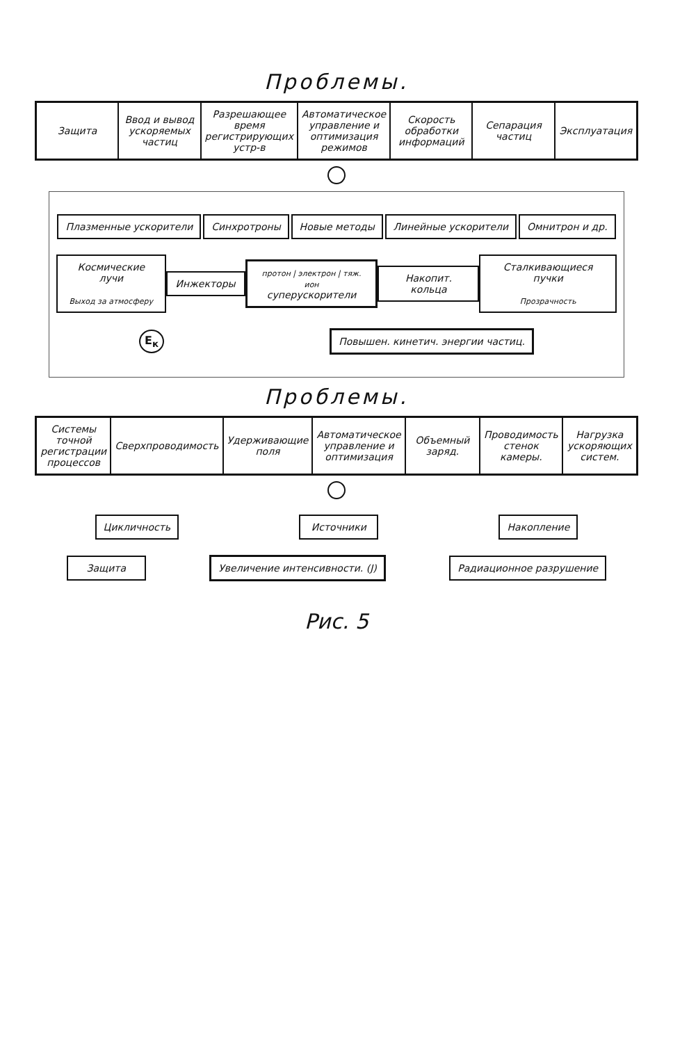Проблемы.
Защита Ввод и вывод ускоряемых частиц Разрешающее время регистрирующих устр-в
Автоматическое управление и оптимизация режимов
Скорость обработки информаций Сепарация частиц Эксплуатация
Плазменные ускорители Синхротроны Новые методы Линейные ускорители Омнитрон и др.
Космические лучи
Выход за атмосферу
Инжекторы
протон | электрон | тяж. ион
суперускорители
Накопит. кольца
Сталкивающиеся пучки
Прозрачность
E<sub>к</sub>
Повышен. кинетич. энергии частиц.
Проблемы.
Системы точной регистрации процессов
Сверхпроводимость Удерживающие поля Автоматическое управление и оптимизация
Объемный заряд. Проводимость стенок камеры. Нагрузка ускоряющих систем.
Цикличность Источники Накопление
Защита Увеличение интенсивности. (J) Радиационное разрушение
Рис. 5